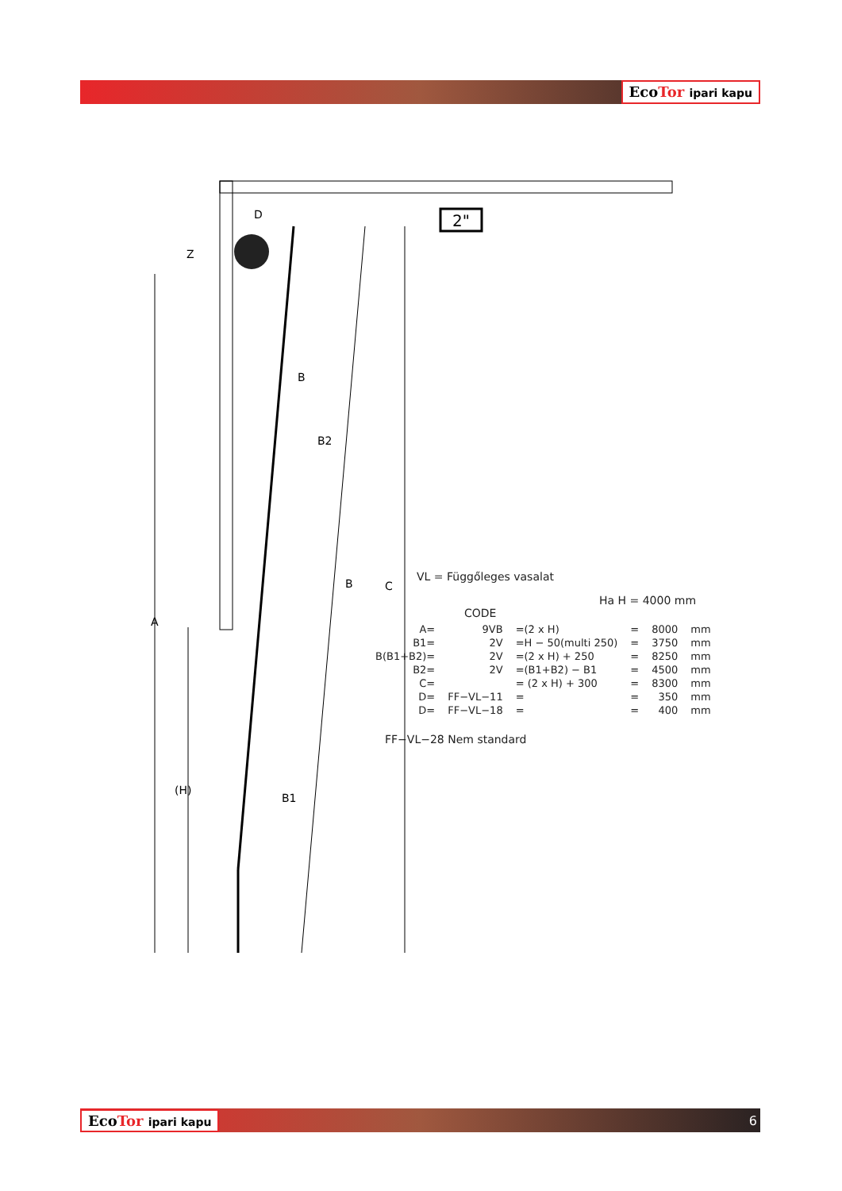EcoTor ipari kapu
2"
Z
D
B
B2
B
C
A
(H)
B1
VL = Függőleges vasalat
Ha H = 4000 mm
CODE
| A= | 9VB | =(2 x H) | = | 8000 | mm |
| B1= | 2V | =H − 50(multi 250) | = | 3750 | mm |
| B(B1+B2)= | 2V | =(2 x H) + 250 | = | 8250 | mm |
| B2= | 2V | =(B1+B2) − B1 | = | 4500 | mm |
| C= | | = (2 x H) + 300 | = | 8300 | mm |
| D= | FF−VL−11 | = | = | 350 | mm |
| D= | FF−VL−18 | = | = | 400 | mm |
FF−VL−28 Nem standard
EcoTor ipari kapu 6